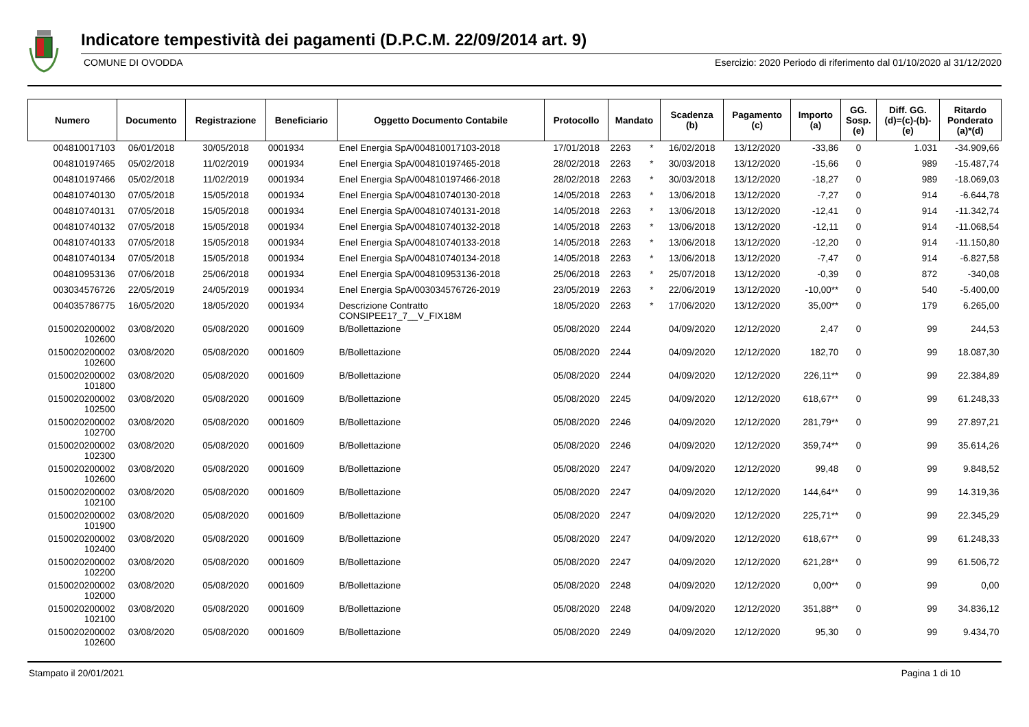Indicatore tempestività dei pagamenti (D.P.C.M. 22/09/2014 art. 9)
COMUNE DI OVODDA Esercizio: 2020 Periodo di riferimento dal 01/10/2020 al 31/12/2020
| Numero | Documento | Registrazione | Beneficiario | Oggetto Documento Contabile | Protocollo | Mandato | | Scadenza (b) | Pagamento (c) | Importo (a) | GG. Sosp. (e) | Diff. GG. (d)=(c)-(b)- (e) | Ritardo Ponderato (a)*(d) |
| --- | --- | --- | --- | --- | --- | --- | --- | --- | --- | --- | --- | --- | --- |
| 004810017103 | 06/01/2018 | 30/05/2018 | 0001934 | Enel Energia SpA/004810017103-2018 | 17/01/2018 | 2263 | * | 16/02/2018 | 13/12/2020 | -33,86 | 0 | 1.031 | -34.909,66 |
| 004810197465 | 05/02/2018 | 11/02/2019 | 0001934 | Enel Energia SpA/004810197465-2018 | 28/02/2018 | 2263 | * | 30/03/2018 | 13/12/2020 | -15,66 | 0 | 989 | -15.487,74 |
| 004810197466 | 05/02/2018 | 11/02/2019 | 0001934 | Enel Energia SpA/004810197466-2018 | 28/02/2018 | 2263 | * | 30/03/2018 | 13/12/2020 | -18,27 | 0 | 989 | -18.069,03 |
| 004810740130 | 07/05/2018 | 15/05/2018 | 0001934 | Enel Energia SpA/004810740130-2018 | 14/05/2018 | 2263 | * | 13/06/2018 | 13/12/2020 | -7,27 | 0 | 914 | -6.644,78 |
| 004810740131 | 07/05/2018 | 15/05/2018 | 0001934 | Enel Energia SpA/004810740131-2018 | 14/05/2018 | 2263 | * | 13/06/2018 | 13/12/2020 | -12,41 | 0 | 914 | -11.342,74 |
| 004810740132 | 07/05/2018 | 15/05/2018 | 0001934 | Enel Energia SpA/004810740132-2018 | 14/05/2018 | 2263 | * | 13/06/2018 | 13/12/2020 | -12,11 | 0 | 914 | -11.068,54 |
| 004810740133 | 07/05/2018 | 15/05/2018 | 0001934 | Enel Energia SpA/004810740133-2018 | 14/05/2018 | 2263 | * | 13/06/2018 | 13/12/2020 | -12,20 | 0 | 914 | -11.150,80 |
| 004810740134 | 07/05/2018 | 15/05/2018 | 0001934 | Enel Energia SpA/004810740134-2018 | 14/05/2018 | 2263 | * | 13/06/2018 | 13/12/2020 | -7,47 | 0 | 914 | -6.827,58 |
| 004810953136 | 07/06/2018 | 25/06/2018 | 0001934 | Enel Energia SpA/004810953136-2018 | 25/06/2018 | 2263 | * | 25/07/2018 | 13/12/2020 | -0,39 | 0 | 872 | -340,08 |
| 003034576726 | 22/05/2019 | 24/05/2019 | 0001934 | Enel Energia SpA/003034576726-2019 | 23/05/2019 | 2263 | * | 22/06/2019 | 13/12/2020 | -10,00** | 0 | 540 | -5.400,00 |
| 004035786775 | 16/05/2020 | 18/05/2020 | 0001934 | Descrizione Contratto CONSIPEE17_7__V_FIX18M | 18/05/2020 | 2263 | * | 17/06/2020 | 13/12/2020 | 35,00** | 0 | 179 | 6.265,00 |
| 0150020200002 102600 | 03/08/2020 | 05/08/2020 | 0001609 | B/Bollettazione | 05/08/2020 | 2244 | | 04/09/2020 | 12/12/2020 | 2,47 | 0 | 99 | 244,53 |
| 0150020200002 102600 | 03/08/2020 | 05/08/2020 | 0001609 | B/Bollettazione | 05/08/2020 | 2244 | | 04/09/2020 | 12/12/2020 | 182,70 | 0 | 99 | 18.087,30 |
| 0150020200002 101800 | 03/08/2020 | 05/08/2020 | 0001609 | B/Bollettazione | 05/08/2020 | 2244 | | 04/09/2020 | 12/12/2020 | 226,11** | 0 | 99 | 22.384,89 |
| 0150020200002 102500 | 03/08/2020 | 05/08/2020 | 0001609 | B/Bollettazione | 05/08/2020 | 2245 | | 04/09/2020 | 12/12/2020 | 618,67** | 0 | 99 | 61.248,33 |
| 0150020200002 102700 | 03/08/2020 | 05/08/2020 | 0001609 | B/Bollettazione | 05/08/2020 | 2246 | | 04/09/2020 | 12/12/2020 | 281,79** | 0 | 99 | 27.897,21 |
| 0150020200002 102300 | 03/08/2020 | 05/08/2020 | 0001609 | B/Bollettazione | 05/08/2020 | 2246 | | 04/09/2020 | 12/12/2020 | 359,74** | 0 | 99 | 35.614,26 |
| 0150020200002 102600 | 03/08/2020 | 05/08/2020 | 0001609 | B/Bollettazione | 05/08/2020 | 2247 | | 04/09/2020 | 12/12/2020 | 99,48 | 0 | 99 | 9.848,52 |
| 0150020200002 102100 | 03/08/2020 | 05/08/2020 | 0001609 | B/Bollettazione | 05/08/2020 | 2247 | | 04/09/2020 | 12/12/2020 | 144,64** | 0 | 99 | 14.319,36 |
| 0150020200002 101900 | 03/08/2020 | 05/08/2020 | 0001609 | B/Bollettazione | 05/08/2020 | 2247 | | 04/09/2020 | 12/12/2020 | 225,71** | 0 | 99 | 22.345,29 |
| 0150020200002 102400 | 03/08/2020 | 05/08/2020 | 0001609 | B/Bollettazione | 05/08/2020 | 2247 | | 04/09/2020 | 12/12/2020 | 618,67** | 0 | 99 | 61.248,33 |
| 0150020200002 102200 | 03/08/2020 | 05/08/2020 | 0001609 | B/Bollettazione | 05/08/2020 | 2247 | | 04/09/2020 | 12/12/2020 | 621,28** | 0 | 99 | 61.506,72 |
| 0150020200002 102000 | 03/08/2020 | 05/08/2020 | 0001609 | B/Bollettazione | 05/08/2020 | 2248 | | 04/09/2020 | 12/12/2020 | 0,00** | 0 | 99 | 0,00 |
| 0150020200002 102100 | 03/08/2020 | 05/08/2020 | 0001609 | B/Bollettazione | 05/08/2020 | 2248 | | 04/09/2020 | 12/12/2020 | 351,88** | 0 | 99 | 34.836,12 |
| 0150020200002 102600 | 03/08/2020 | 05/08/2020 | 0001609 | B/Bollettazione | 05/08/2020 | 2249 | | 04/09/2020 | 12/12/2020 | 95,30 | 0 | 99 | 9.434,70 |
Stampato il 20/01/2021 Pagina 1 di 10